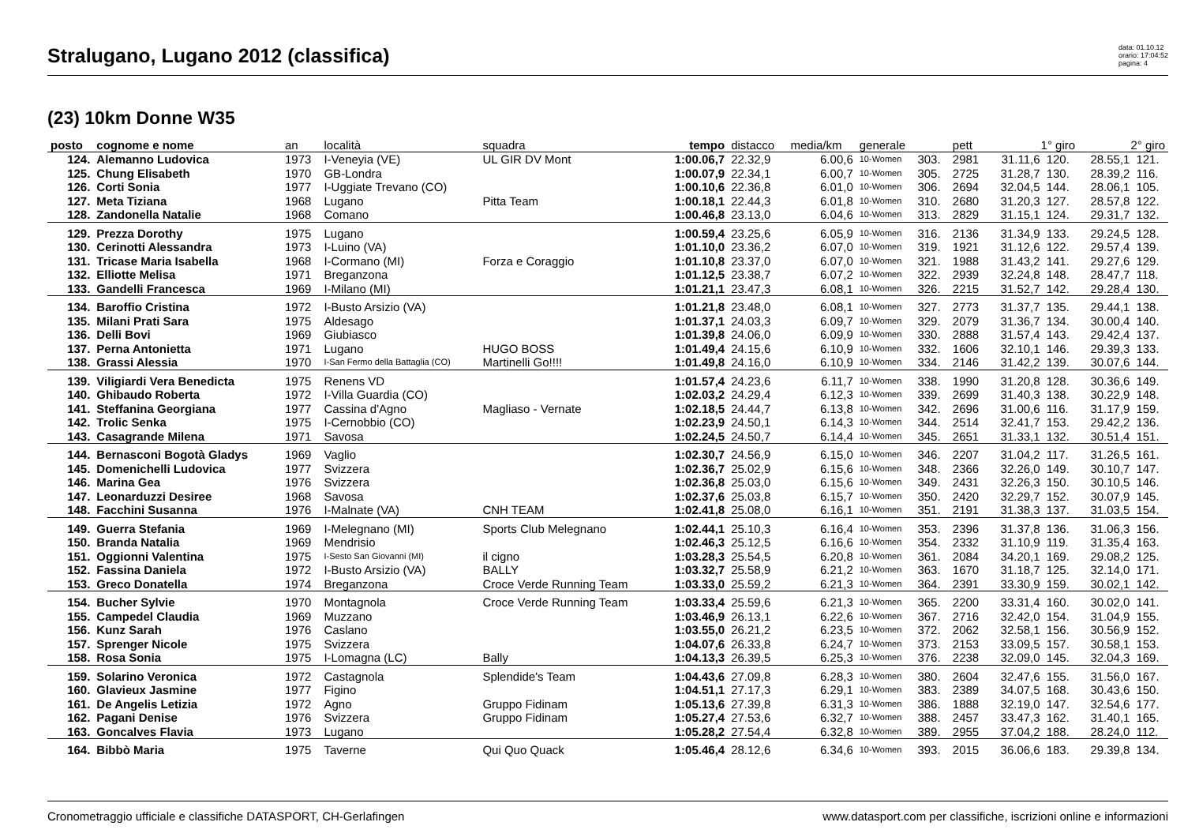Stralugano, Lugano 2012 (classifica)
data: 01.10.12
orario: 17:04:52
pagina: 4
(23) 10km Donne W35
| posto | cognome e nome | an | località | squadra | tempo | distacco | media/km | generale | | pett | 1° giro | | 2° giro | |
| --- | --- | --- | --- | --- | --- | --- | --- | --- | --- | --- | --- | --- | --- | --- |
| 124. | Alemanno Ludovica | 1973 | I-Veneyia (VE) | UL GIR DV Mont | 1:00.06,7 | 22.32,9 | 6.00,6 | 10-Women | 303. | 2981 | 31.11,6 | 120. | 28.55,1 | 121. |
| 125. | Chung Elisabeth | 1970 | GB-Londra | | 1:00.07,9 | 22.34,1 | 6.00,7 | 10-Women | 305. | 2725 | 31.28,7 | 130. | 28.39,2 | 116. |
| 126. | Corti Sonia | 1977 | I-Uggiate Trevano (CO) | | 1:00.10,6 | 22.36,8 | 6.01,0 | 10-Women | 306. | 2694 | 32.04,5 | 144. | 28.06,1 | 105. |
| 127. | Meta Tiziana | 1968 | Lugano | Pitta Team | 1:00.18,1 | 22.44,3 | 6.01,8 | 10-Women | 310. | 2680 | 31.20,3 | 127. | 28.57,8 | 122. |
| 128. | Zandonella Natalie | 1968 | Comano | | 1:00.46,8 | 23.13,0 | 6.04,6 | 10-Women | 313. | 2829 | 31.15,1 | 124. | 29.31,7 | 132. |
| 129. | Prezza Dorothy | 1975 | Lugano | | 1:00.59,4 | 23.25,6 | 6.05,9 | 10-Women | 316. | 2136 | 31.34,9 | 133. | 29.24,5 | 128. |
| 130. | Cerinotti Alessandra | 1973 | I-Luino (VA) | | 1:01.10,0 | 23.36,2 | 6.07,0 | 10-Women | 319. | 1921 | 31.12,6 | 122. | 29.57,4 | 139. |
| 131. | Tricase Maria Isabella | 1968 | I-Cormano (MI) | Forza e Coraggio | 1:01.10,8 | 23.37,0 | 6.07,0 | 10-Women | 321. | 1988 | 31.43,2 | 141. | 29.27,6 | 129. |
| 132. | Elliotte Melisa | 1971 | Breganzona | | 1:01.12,5 | 23.38,7 | 6.07,2 | 10-Women | 322. | 2939 | 32.24,8 | 148. | 28.47,7 | 118. |
| 133. | Gandelli Francesca | 1969 | I-Milano (MI) | | 1:01.21,1 | 23.47,3 | 6.08,1 | 10-Women | 326. | 2215 | 31.52,7 | 142. | 29.28,4 | 130. |
| 134. | Baroffio Cristina | 1972 | I-Busto Arsizio (VA) | | 1:01.21,8 | 23.48,0 | 6.08,1 | 10-Women | 327. | 2773 | 31.37,7 | 135. | 29.44,1 | 138. |
| 135. | Milani Prati Sara | 1975 | Aldesago | | 1:01.37,1 | 24.03,3 | 6.09,7 | 10-Women | 329. | 2079 | 31.36,7 | 134. | 30.00,4 | 140. |
| 136. | Delli Bovi | 1969 | Giubiasco | | 1:01.39,8 | 24.06,0 | 6.09,9 | 10-Women | 330. | 2888 | 31.57,4 | 143. | 29.42,4 | 137. |
| 137. | Perna Antonietta | 1971 | Lugano | HUGO BOSS | 1:01.49,4 | 24.15,6 | 6.10,9 | 10-Women | 332. | 1606 | 32.10,1 | 146. | 29.39,3 | 133. |
| 138. | Grassi Alessia | 1970 | I-San Fermo della Battaglia (CO) | Martinelli Go!!!! | 1:01.49,8 | 24.16,0 | 6.10,9 | 10-Women | 334. | 2146 | 31.42,2 | 139. | 30.07,6 | 144. |
| 139. | Viligiardi Vera Benedicta | 1975 | Renens VD | | 1:01.57,4 | 24.23,6 | 6.11,7 | 10-Women | 338. | 1990 | 31.20,8 | 128. | 30.36,6 | 149. |
| 140. | Ghibaudo Roberta | 1972 | I-Villa Guardia (CO) | | 1:02.03,2 | 24.29,4 | 6.12,3 | 10-Women | 339. | 2699 | 31.40,3 | 138. | 30.22,9 | 148. |
| 141. | Steffanina Georgiana | 1977 | Cassina d'Agno | Magliaso - Vernate | 1:02.18,5 | 24.44,7 | 6.13,8 | 10-Women | 342. | 2696 | 31.00,6 | 116. | 31.17,9 | 159. |
| 142. | Trolic Senka | 1975 | I-Cernobbio (CO) | | 1:02.23,9 | 24.50,1 | 6.14,3 | 10-Women | 344. | 2514 | 32.41,7 | 153. | 29.42,2 | 136. |
| 143. | Casagrande Milena | 1971 | Savosa | | 1:02.24,5 | 24.50,7 | 6.14,4 | 10-Women | 345. | 2651 | 31.33,1 | 132. | 30.51,4 | 151. |
| 144. | Bernasconi Bogotà Gladys | 1969 | Vaglio | | 1:02.30,7 | 24.56,9 | 6.15,0 | 10-Women | 346. | 2207 | 31.04,2 | 117. | 31.26,5 | 161. |
| 145. | Domenichelli Ludovica | 1977 | Svizzera | | 1:02.36,7 | 25.02,9 | 6.15,6 | 10-Women | 348. | 2366 | 32.26,0 | 149. | 30.10,7 | 147. |
| 146. | Marina Gea | 1976 | Svizzera | | 1:02.36,8 | 25.03,0 | 6.15,6 | 10-Women | 349. | 2431 | 32.26,3 | 150. | 30.10,5 | 146. |
| 147. | Leonarduzzi Desiree | 1968 | Savosa | | 1:02.37,6 | 25.03,8 | 6.15,7 | 10-Women | 350. | 2420 | 32.29,7 | 152. | 30.07,9 | 145. |
| 148. | Facchini Susanna | 1976 | I-Malnate (VA) | CNH TEAM | 1:02.41,8 | 25.08,0 | 6.16,1 | 10-Women | 351. | 2191 | 31.38,3 | 137. | 31.03,5 | 154. |
| 149. | Guerra Stefania | 1969 | I-Melegnano (MI) | Sports Club Melegnano | 1:02.44,1 | 25.10,3 | 6.16,4 | 10-Women | 353. | 2396 | 31.37,8 | 136. | 31.06,3 | 156. |
| 150. | Branda Natalia | 1969 | Mendrisio | | 1:02.46,3 | 25.12,5 | 6.16,6 | 10-Women | 354. | 2332 | 31.10,9 | 119. | 31.35,4 | 163. |
| 151. | Oggionni Valentina | 1975 | I-Sesto San Giovanni (MI) | il cigno | 1:03.28,3 | 25.54,5 | 6.20,8 | 10-Women | 361. | 2084 | 34.20,1 | 169. | 29.08,2 | 125. |
| 152. | Fassina Daniela | 1972 | I-Busto Arsizio (VA) | BALLY | 1:03.32,7 | 25.58,9 | 6.21,2 | 10-Women | 363. | 1670 | 31.18,7 | 125. | 32.14,0 | 171. |
| 153. | Greco Donatella | 1974 | Breganzona | Croce Verde Running Team | 1:03.33,0 | 25.59,2 | 6.21,3 | 10-Women | 364. | 2391 | 33.30,9 | 159. | 30.02,1 | 142. |
| 154. | Bucher Sylvie | 1970 | Montagnola | Croce Verde Running Team | 1:03.33,4 | 25.59,6 | 6.21,3 | 10-Women | 365. | 2200 | 33.31,4 | 160. | 30.02,0 | 141. |
| 155. | Campedel Claudia | 1969 | Muzzano | | 1:03.46,9 | 26.13,1 | 6.22,6 | 10-Women | 367. | 2716 | 32.42,0 | 154. | 31.04,9 | 155. |
| 156. | Kunz Sarah | 1976 | Caslano | | 1:03.55,0 | 26.21,2 | 6.23,5 | 10-Women | 372. | 2062 | 32.58,1 | 156. | 30.56,9 | 152. |
| 157. | Sprenger Nicole | 1975 | Svizzera | | 1:04.07,6 | 26.33,8 | 6.24,7 | 10-Women | 373. | 2153 | 33.09,5 | 157. | 30.58,1 | 153. |
| 158. | Rosa Sonia | 1975 | I-Lomagna (LC) | Bally | 1:04.13,3 | 26.39,5 | 6.25,3 | 10-Women | 376. | 2238 | 32.09,0 | 145. | 32.04,3 | 169. |
| 159. | Solarino Veronica | 1972 | Castagnola | Splendide's Team | 1:04.43,6 | 27.09,8 | 6.28,3 | 10-Women | 380. | 2604 | 32.47,6 | 155. | 31.56,0 | 167. |
| 160. | Glavieux Jasmine | 1977 | Figino | | 1:04.51,1 | 27.17,3 | 6.29,1 | 10-Women | 383. | 2389 | 34.07,5 | 168. | 30.43,6 | 150. |
| 161. | De Angelis Letizia | 1972 | Agno | Gruppo Fidinam | 1:05.13,6 | 27.39,8 | 6.31,3 | 10-Women | 386. | 1888 | 32.19,0 | 147. | 32.54,6 | 177. |
| 162. | Pagani Denise | 1976 | Svizzera | Gruppo Fidinam | 1:05.27,4 | 27.53,6 | 6.32,7 | 10-Women | 388. | 2457 | 33.47,3 | 162. | 31.40,1 | 165. |
| 163. | Goncalves Flavia | 1973 | Lugano | | 1:05.28,2 | 27.54,4 | 6.32,8 | 10-Women | 389. | 2955 | 37.04,2 | 188. | 28.24,0 | 112. |
| 164. | Bibbò Maria | 1975 | Taverne | Qui Quo Quack | 1:05.46,4 | 28.12,6 | 6.34,6 | 10-Women | 393. | 2015 | 36.06,6 | 183. | 29.39,8 | 134. |
Cronometraggio ufficiale e classifiche DATASPORT, CH-Gerlafingen www.datasport.com per classifiche, iscrizioni online e informazioni